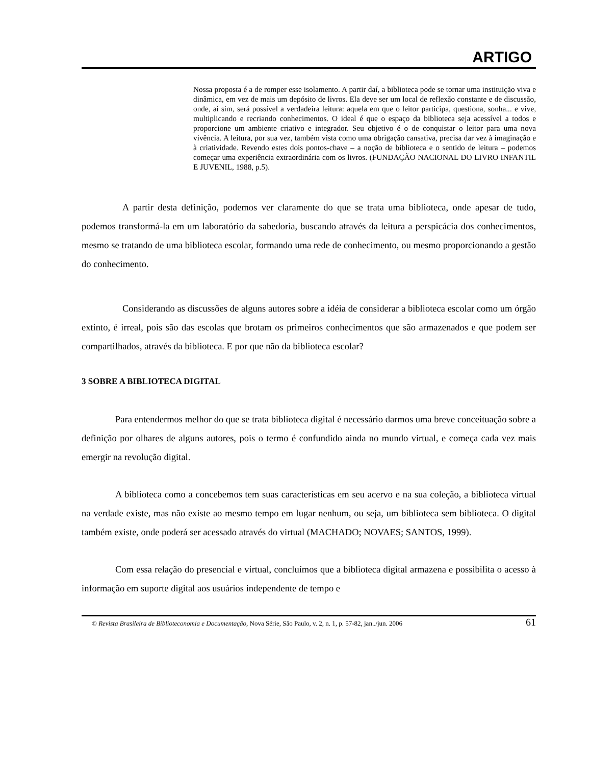ARTIGO
Nossa proposta é a de romper esse isolamento. A partir daí, a biblioteca pode se tornar uma instituição viva e dinâmica, em vez de mais um depósito de livros. Ela deve ser um local de reflexão constante e de discussão, onde, aí sim, será possível a verdadeira leitura: aquela em que o leitor participa, questiona, sonha... e vive, multiplicando e recriando conhecimentos. O ideal é que o espaço da biblioteca seja acessível a todos e proporcione um ambiente criativo e integrador. Seu objetivo é o de conquistar o leitor para uma nova vivência. A leitura, por sua vez, também vista como uma obrigação cansativa, precisa dar vez à imaginação e à criatividade. Revendo estes dois pontos-chave – a noção de biblioteca e o sentido de leitura – podemos começar uma experiência extraordinária com os livros. (FUNDAÇÃO NACIONAL DO LIVRO INFANTIL E JUVENIL, 1988, p.5).
A partir desta definição, podemos ver claramente do que se trata uma biblioteca, onde apesar de tudo, podemos transformá-la em um laboratório da sabedoria, buscando através da leitura a perspicácia dos conhecimentos, mesmo se tratando de uma biblioteca escolar, formando uma rede de conhecimento, ou mesmo proporcionando a gestão do conhecimento.
Considerando as discussões de alguns autores sobre a idéia de considerar a biblioteca escolar como um órgão extinto, é irreal, pois são das escolas que brotam os primeiros conhecimentos que são armazenados e que podem ser compartilhados, através da biblioteca. E por que não da biblioteca escolar?
3 SOBRE A BIBLIOTECA DIGITAL
Para entendermos melhor do que se trata biblioteca digital é necessário darmos uma breve conceituação sobre a definição por olhares de alguns autores, pois o termo é confundido ainda no mundo virtual, e começa cada vez mais emergir na revolução digital.
A biblioteca como a concebemos tem suas características em seu acervo e na sua coleção, a biblioteca virtual na verdade existe, mas não existe ao mesmo tempo em lugar nenhum, ou seja, um biblioteca sem biblioteca. O digital também existe, onde poderá ser acessado através do virtual (MACHADO; NOVAES; SANTOS, 1999).
Com essa relação do presencial e virtual, concluímos que a biblioteca digital armazena e possibilita o acesso à informação em suporte digital aos usuários independente de tempo e
© Revista Brasileira de Biblioteconomia e Documentação, Nova Série, São Paulo, v. 2, n. 1, p. 57-82, jan../jun. 2006 61